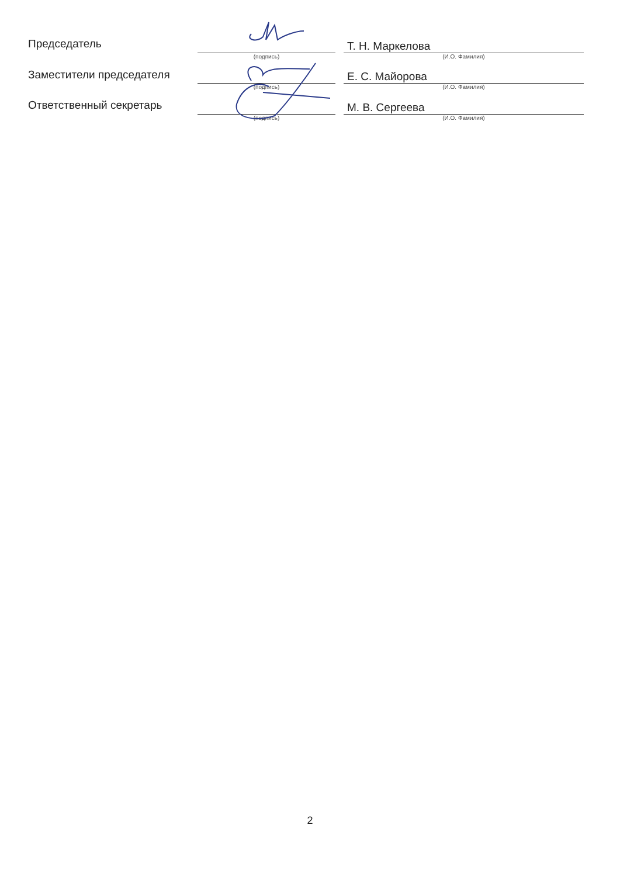| Председатель | | | Т. Н. Маркелова |
| | (подпись) | | (И.О. Фамилия) |
| Заместители председателя | | | Е. С. Майорова |
| | (подпись) | | (И.О. Фамилия) |
| Ответственный секретарь | | | М. В. Сергеева |
| | (подпись) | | (И.О. Фамилия) |
2